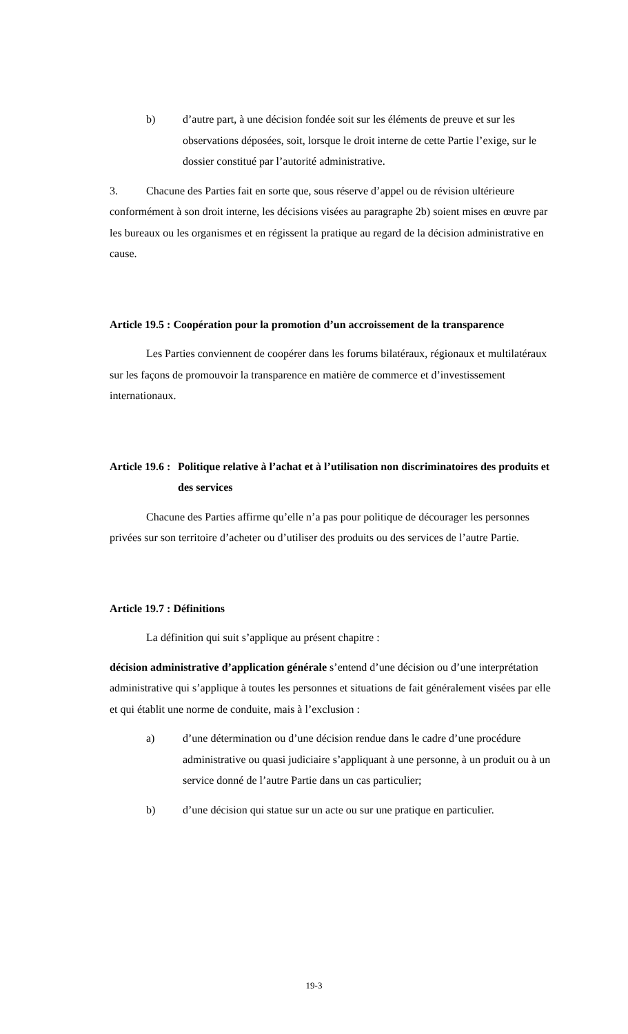b) d’autre part, à une décision fondée soit sur les éléments de preuve et sur les observations déposées, soit, lorsque le droit interne de cette Partie l’exige, sur le dossier constitué par l’autorité administrative.
3. Chacune des Parties fait en sorte que, sous réserve d’appel ou de révision ultérieure conformément à son droit interne, les décisions visées au paragraphe 2b) soient mises en œuvre par les bureaux ou les organismes et en régissent la pratique au regard de la décision administrative en cause.
Article 19.5 : Coopération pour la promotion d’un accroissement de la transparence
Les Parties conviennent de coopérer dans les forums bilatéraux, régionaux et multilatéraux sur les façons de promouvoir la transparence en matière de commerce et d’investissement internationaux.
Article 19.6 : Politique relative à l’achat et à l’utilisation non discriminatoires des produits et des services
Chacune des Parties affirme qu’elle n’a pas pour politique de décourager les personnes privées sur son territoire d’acheter ou d’utiliser des produits ou des services de l’autre Partie.
Article 19.7 : Définitions
La définition qui suit s’applique au présent chapitre :
décision administrative d’application générale s’entend d’une décision ou d’une interprétation administrative qui s’applique à toutes les personnes et situations de fait généralement visées par elle et qui établit une norme de conduite, mais à l’exclusion :
a) d’une détermination ou d’une décision rendue dans le cadre d’une procédure administrative ou quasi judiciaire s’appliquant à une personne, à un produit ou à un service donné de l’autre Partie dans un cas particulier;
b) d’une décision qui statue sur un acte ou sur une pratique en particulier.
19-3